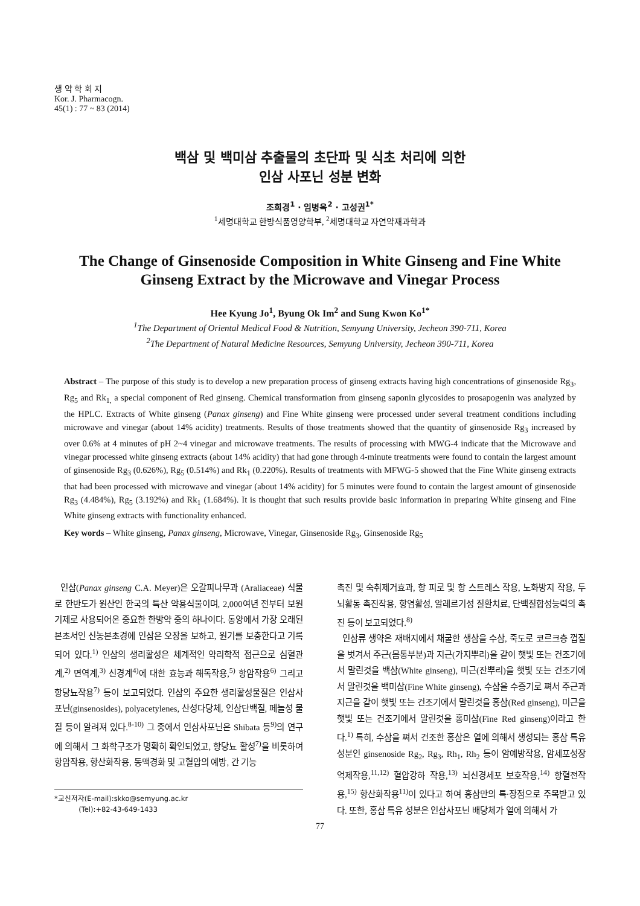생 약 학 회 지
Kor. J. Pharmacogn.
45(1) : 77 ~ 83 (2014)
백삼 및 백미삼 추출물의 초단파 및 식초 처리에 의한
인삼 사포닌 성분 변화
조희경<sup>1</sup> · 임병옥<sup>2</sup> · 고성권<sup>1*</sup>
<sup>1</sup> 세명대학교 한방식품영양학부, <sup>2</sup>세명대학교 자연약재과학과
The Change of Ginsenoside Composition in White Ginseng and Fine White Ginseng Extract by the Microwave and Vinegar Process
Hee Kyung Jo<sup>1</sup>, Byung Ok Im<sup>2</sup> and Sung Kwon Ko<sup>1*</sup>
<sup>1</sup> The Department of Oriental Medical Food & Nutrition, Semyung University, Jecheon 390-711, Korea
<sup>2</sup> The Department of Natural Medicine Resources, Semyung University, Jecheon 390-711, Korea
Abstract – The purpose of this study is to develop a new preparation process of ginseng extracts having high concentrations of ginsenoside Rg<sub>3</sub>, Rg<sub>5</sub> and Rk<sub>1,</sub> a special component of Red ginseng. Chemical transformation from ginseng saponin glycosides to prosapogenin was analyzed by the HPLC. Extracts of White ginseng (Panax ginseng) and Fine White ginseng were processed under several treatment conditions including microwave and vinegar (about 14% acidity) treatments. Results of those treatments showed that the quantity of ginsenoside Rg<sub>3</sub> increased by over 0.6% at 4 minutes of pH 2~4 vinegar and microwave treatments. The results of processing with MWG-4 indicate that the Microwave and vinegar processed white ginseng extracts (about 14% acidity) that had gone through 4-minute treatments were found to contain the largest amount of ginsenoside Rg<sub>3</sub> (0.626%), Rg<sub>5</sub> (0.514%) and Rk<sub>1</sub> (0.220%). Results of treatments with MFWG-5 showed that the Fine White ginseng extracts that had been processed with microwave and vinegar (about 14% acidity) for 5 minutes were found to contain the largest amount of ginsenoside Rg<sub>3</sub> (4.484%), Rg<sub>5</sub> (3.192%) and Rk<sub>1</sub> (1.684%). It is thought that such results provide basic information in preparing White ginseng and Fine White ginseng extracts with functionality enhanced.
Key words – White ginseng, Panax ginseng, Microwave, Vinegar, Ginsenoside Rg<sub>3</sub>, Ginsenoside Rg<sub>5</sub>
인삼(Panax ginseng C.A. Meyer)은 오갈피나무과 (Araliaceae) 식물로 한반도가 원산인 한국의 특산 약용식물이며, 2,000여년 전부터 보원기제로 사용되어온 중요한 한방약 중의 하나이다. 동양에서 가장 오래된 본초서인 신농본초경에 인삼은 오장을 보하고, 원기를 보충한다고 기록되어 있다.<sup>1)</sup> 인삼의 생리활성은 체계적인 약리학적 접근으로 심혈관계,<sup>2)</sup> 면역계,<sup>3)</sup> 신경계<sup>4)</sup>에 대한 효능과 해독작용,<sup>5)</sup> 항암작용<sup>6)</sup> 그리고 항당뇨작용<sup>7)</sup> 등이 보고되었다. 인삼의 주요한 생리활성물질은 인삼사포닌(ginsenosides), polyacetylenes, 산성다당체, 인삼단백질, 페놀성 물질 등이 알려져 있다.<sup>8-10)</sup> 그 중에서 인삼사포닌은 Shibata 등<sup>9)</sup>의 연구에 의해서 그 화학구조가 명확히 확인되었고, 항당뇨 활성<sup>7)</sup>을 비롯하여 항암작용, 항산화작용, 동맥경화 및 고혈압의 예방, 간 기능
*교신저자(E-mail):skko@semyung.ac.kr
(Tel):+82-43-649-1433
촉진 및 숙취제거효과, 항 피로 및 항 스트레스 작용, 노화방지 작용, 두뇌활동 촉진작용, 항염활성, 알레르기성 질환치료, 단백질합성능력의 촉진 등이 보고되었다.<sup>8)</sup>
인삼류 생약은 재배지에서 채굴한 생삼을 수삼, 죽도로 코르크층 껍질을 벗겨서 주근(몸통부분)과 지근(가지뿌리)을 같이 햇빛 또는 건조기에서 말린것을 백삼(White ginseng), 미근(잔뿌리)을 햇빛 또는 건조기에서 말린것을 백미삼(Fine White ginseng), 수삼을 수증기로 쪄서 주근과 지근을 같이 햇빛 또는 건조기에서 말린것을 홍삼(Red ginseng), 미근을 햇빛 또는 건조기에서 말린것을 홍미삼(Fine Red ginseng)이라고 한다.<sup>1)</sup> 특히, 수삼을 쪄서 건조한 홍삼은 열에 의해서 생성되는 홍삼 특유 성분인 ginsenoside Rg<sub>2</sub>, Rg<sub>3</sub>, Rh<sub>1</sub>, Rh<sub>2</sub> 등이 암예방작용, 암세포성장 억제작용,<sup>11,12)</sup> 혈압강하 작용,<sup>13)</sup> 뇌신경세포 보호작용,<sup>14)</sup> 항혈전작용,<sup>15)</sup> 항산화작용<sup>11)</sup>이 있다고 하여 홍삼만의 특·장점으로 주목받고 있다. 또한, 홍삼 특유 성분은 인삼사포닌 배당체가 열에 의해서 가
77